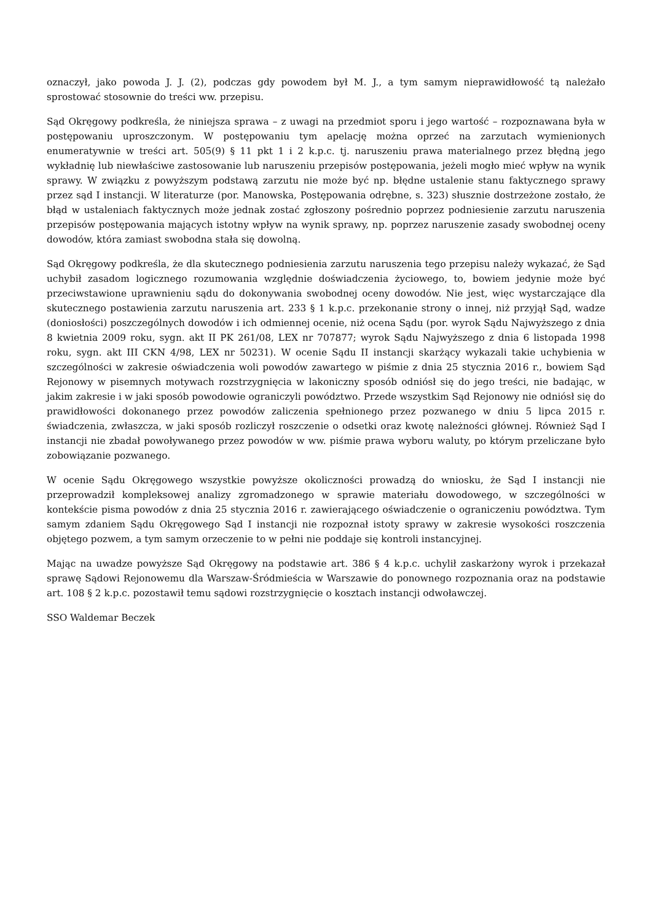oznaczył, jako powoda J. J. (2), podczas gdy powodem był M. J., a tym samym nieprawidłowość tą należało sprostować stosownie do treści ww. przepisu.
Sąd Okręgowy podkreśla, że niniejsza sprawa – z uwagi na przedmiot sporu i jego wartość – rozpoznawana była w postępowaniu uproszczonym. W postępowaniu tym apelację można oprzeć na zarzutach wymienionych enumeratywnie w treści art. 505(9) § 11 pkt 1 i 2 k.p.c. tj. naruszeniu prawa materialnego przez błędną jego wykładnię lub niewłaściwe zastosowanie lub naruszeniu przepisów postępowania, jeżeli mogło mieć wpływ na wynik sprawy. W związku z powyższym podstawą zarzutu nie może być np. błędne ustalenie stanu faktycznego sprawy przez sąd I instancji. W literaturze (por. Manowska, Postępowania odrębne, s. 323) słusznie dostrzeżone zostało, że błąd w ustaleniach faktycznych może jednak zostać zgłoszony pośrednio poprzez podniesienie zarzutu naruszenia przepisów postępowania mających istotny wpływ na wynik sprawy, np. poprzez naruszenie zasady swobodnej oceny dowodów, która zamiast swobodna stała się dowolną.
Sąd Okręgowy podkreśla, że dla skutecznego podniesienia zarzutu naruszenia tego przepisu należy wykazać, że Sąd uchybił zasadom logicznego rozumowania względnie doświadczenia życiowego, to, bowiem jedynie może być przeciwstawione uprawnieniu sądu do dokonywania swobodnej oceny dowodów. Nie jest, więc wystarczające dla skutecznego postawienia zarzutu naruszenia art. 233 § 1 k.p.c. przekonanie strony o innej, niż przyjął Sąd, wadze (doniosłości) poszczególnych dowodów i ich odmiennej ocenie, niż ocena Sądu (por. wyrok Sądu Najwyższego z dnia 8 kwietnia 2009 roku, sygn. akt II PK 261/08, LEX nr 707877; wyrok Sądu Najwyższego z dnia 6 listopada 1998 roku, sygn. akt III CKN 4/98, LEX nr 50231). W ocenie Sądu II instancji skarżący wykazali takie uchybienia w szczególności w zakresie oświadczenia woli powodów zawartego w piśmie z dnia 25 stycznia 2016 r., bowiem Sąd Rejonowy w pisemnych motywach rozstrzygnięcia w lakoniczny sposób odniósł się do jego treści, nie badając, w jakim zakresie i w jaki sposób powodowie ograniczyli powództwo. Przede wszystkim Sąd Rejonowy nie odniósł się do prawidłowości dokonanego przez powodów zaliczenia spełnionego przez pozwanego w dniu 5 lipca 2015 r. świadczenia, zwłaszcza, w jaki sposób rozliczył roszczenie o odsetki oraz kwotę należności głównej. Również Sąd I instancji nie zbadał powoływanego przez powodów w ww. piśmie prawa wyboru waluty, po którym przeliczane było zobowiązanie pozwanego.
W ocenie Sądu Okręgowego wszystkie powyższe okoliczności prowadzą do wniosku, że Sąd I instancji nie przeprowadził kompleksowej analizy zgromadzonego w sprawie materiału dowodowego, w szczególności w kontekście pisma powodów z dnia 25 stycznia 2016 r. zawierającego oświadczenie o ograniczeniu powództwa. Tym samym zdaniem Sądu Okręgowego Sąd I instancji nie rozpoznał istoty sprawy w zakresie wysokości roszczenia objętego pozwem, a tym samym orzeczenie to w pełni nie poddaje się kontroli instancyjnej.
Mając na uwadze powyższe Sąd Okręgowy na podstawie art. 386 § 4 k.p.c. uchylił zaskarżony wyrok i przekazał sprawę Sądowi Rejonowemu dla Warszaw-Śródmieścia w Warszawie do ponownego rozpoznania oraz na podstawie art. 108 § 2 k.p.c. pozostawił temu sądowi rozstrzygnięcie o kosztach instancji odwoławczej.
SSO Waldemar Beczek